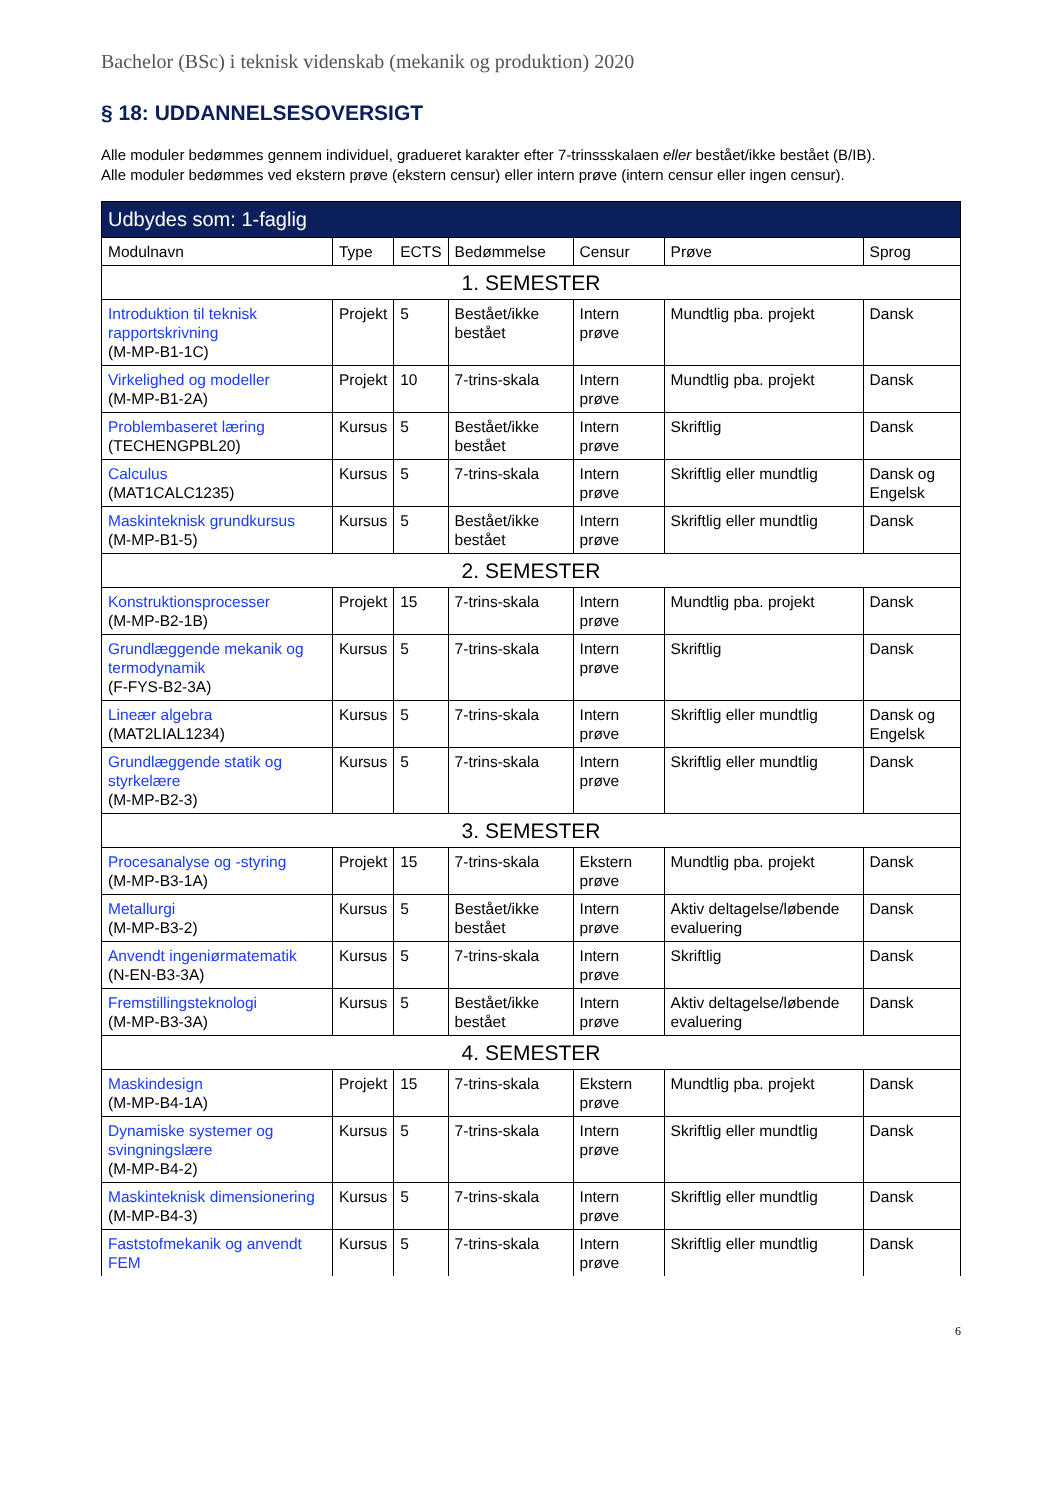Bachelor (BSc) i teknisk videnskab (mekanik og produktion) 2020
§ 18: UDDANNELSESOVERSIGT
Alle moduler bedømmes gennem individuel, gradueret karakter efter 7-trinssskalaen eller bestået/ikke bestået (B/IB).
Alle moduler bedømmes ved ekstern prøve (ekstern censur) eller intern prøve (intern censur eller ingen censur).
| Udbydes som: 1-faglig | | | | | | |
| --- | --- | --- | --- | --- | --- | --- |
| Modulnavn | Type | ECTS | Bedømmelse | Censur | Prøve | Sprog |
| 1. SEMESTER | | | | | | |
| Introduktion til teknisk rapportskrivning (M-MP-B1-1C) | Projekt | 5 | Bestået/ikke bestået | Intern prøve | Mundtlig pba. projekt | Dansk |
| Virkelighed og modeller (M-MP-B1-2A) | Projekt | 10 | 7-trins-skala | Intern prøve | Mundtlig pba. projekt | Dansk |
| Problembaseret læring (TECHENGPBL20) | Kursus | 5 | Bestået/ikke bestået | Intern prøve | Skriftlig | Dansk |
| Calculus (MAT1CALC1235) | Kursus | 5 | 7-trins-skala | Intern prøve | Skriftlig eller mundtlig | Dansk og Engelsk |
| Maskinteknisk grundkursus (M-MP-B1-5) | Kursus | 5 | Bestået/ikke bestået | Intern prøve | Skriftlig eller mundtlig | Dansk |
| 2. SEMESTER | | | | | | |
| Konstruktionsprocesser (M-MP-B2-1B) | Projekt | 15 | 7-trins-skala | Intern prøve | Mundtlig pba. projekt | Dansk |
| Grundlæggende mekanik og termodynamik (F-FYS-B2-3A) | Kursus | 5 | 7-trins-skala | Intern prøve | Skriftlig | Dansk |
| Lineær algebra (MAT2LIAL1234) | Kursus | 5 | 7-trins-skala | Intern prøve | Skriftlig eller mundtlig | Dansk og Engelsk |
| Grundlæggende statik og styrkelære (M-MP-B2-3) | Kursus | 5 | 7-trins-skala | Intern prøve | Skriftlig eller mundtlig | Dansk |
| 3. SEMESTER | | | | | | |
| Procesanalyse og -styring (M-MP-B3-1A) | Projekt | 15 | 7-trins-skala | Ekstern prøve | Mundtlig pba. projekt | Dansk |
| Metallurgi (M-MP-B3-2) | Kursus | 5 | Bestået/ikke bestået | Intern prøve | Aktiv deltagelse/løbende evaluering | Dansk |
| Anvendt ingeniørmatematik (N-EN-B3-3A) | Kursus | 5 | 7-trins-skala | Intern prøve | Skriftlig | Dansk |
| Fremstillingsteknologi (M-MP-B3-3A) | Kursus | 5 | Bestået/ikke bestået | Intern prøve | Aktiv deltagelse/løbende evaluering | Dansk |
| 4. SEMESTER | | | | | | |
| Maskindesign (M-MP-B4-1A) | Projekt | 15 | 7-trins-skala | Ekstern prøve | Mundtlig pba. projekt | Dansk |
| Dynamiske systemer og svingningslære (M-MP-B4-2) | Kursus | 5 | 7-trins-skala | Intern prøve | Skriftlig eller mundtlig | Dansk |
| Maskinteknisk dimensionering (M-MP-B4-3) | Kursus | 5 | 7-trins-skala | Intern prøve | Skriftlig eller mundtlig | Dansk |
| Faststofmekanik og anvendt FEM | Kursus | 5 | 7-trins-skala | Intern prøve | Skriftlig eller mundtlig | Dansk |
6